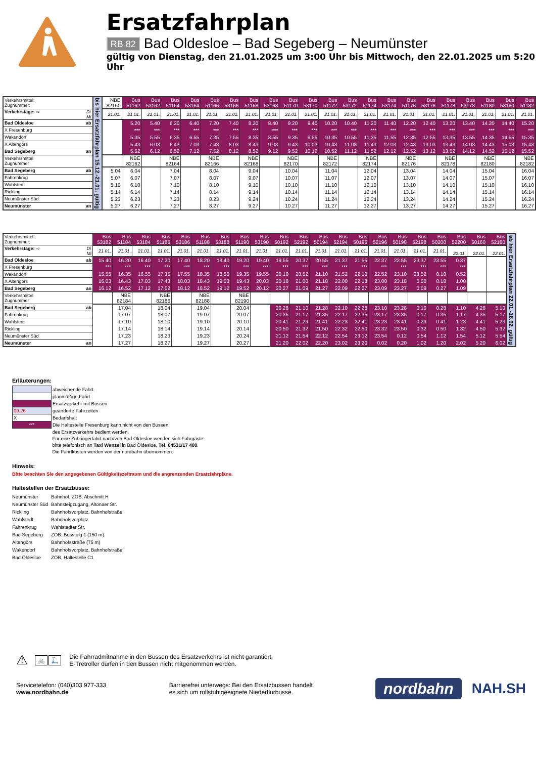Ersatzfahrplan
RB 82 Bad Oldesloe – Bad Segeberg – Neumünster
gültig von Dienstag, den 21.01.2025 um 3:00 Uhr bis Mittwoch, den 22.01.2025 um 5:20 Uhr
| Verkehrsmittel: Zugnummer: | bis hier Ersatzfahrplan 15.12.-21.01. gültig | NBE 82160 | Bus 51162 | Bus 53162 | Bus 51164 | Bus 53164 | Bus 51166 | Bus 53166 | Bus 51168 | Bus 53168 | Bus 51170 | Bus 53170 | Bus 51172 | Bus 53172 | Bus 51174 | Bus 53174 | Bus 51176 | Bus 53176 | Bus 51178 | Bus 53178 | Bus 51180 | Bus 53180 | Bus 51182 |
| Verkehrstage: ⇨ Di Mi | | 21.01. | 21.01. | 21.01. | 21.01. | 21.01. | 21.01. | 21.01. | 21.01. | 21.01. | 21.01. | 21.01. | 21.01. | 21.01. | 21.01. | 21.01. | 21.01. | 21.01. | 21.01. | 21.01. | 21.01. | 21.01. | 21.01. |
| Bad Oldesloe ab | | | 5.20 | 5.40 | 6.20 | 6.40 | 7.20 | 7.40 | 8.20 | 8.40 | 9.20 | 9.40 | 10.20 | 10.40 | 11.20 | 11.40 | 12.20 | 12.40 | 13.20 | 13.40 | 14.20 | 14.40 | 15.20 |
| X Fresenburg | | | *** | *** | *** | *** | *** | *** | *** | *** | *** | *** | *** | *** | *** | *** | *** | *** | *** | *** | *** | *** | *** |
| Wakendorf | | | 5.35 | 5.55 | 6.35 | 6.55 | 7.35 | 7.55 | 8.35 | 8.55 | 9.35 | 9.55 | 10.35 | 10.55 | 11.35 | 11.55 | 12.35 | 12.55 | 13.35 | 13.55 | 14.35 | 14.55 | 15.35 |
| X Altengörs | | | 5.43 | 6.03 | 6.43 | 7.03 | 7.43 | 8.03 | 8.43 | 9.03 | 9.43 | 10.03 | 10.43 | 11.03 | 11.43 | 12.03 | 12.43 | 13.03 | 13.43 | 14.03 | 14.43 | 15.03 | 15.43 |
| Bad Segeberg an | | | 5.52 | 6.12 | 6.52 | 7.12 | 7.52 | 8.12 | 8.52 | 9.12 | 9.52 | 10.12 | 10.52 | 11.12 | 11.52 | 12.12 | 12.52 | 13.12 | 13.52 | 14.12 | 14.52 | 15.12 | 15.52 |
| Verkehrsmittel Zugnummer | | | NBE 82162 | | NBE 82164 | | NBE 82166 | | NBE 82168 | | NBE 82170 | | NBE 82172 | | NBE 82174 | | NBE 82176 | | NBE 82178 | | NBE 82180 | | NBE 82182 |
| Bad Segeberg ab | | 5.04 | 6.04 | | 7.04 | | 8.04 | | 9.04 | | 10.04 | | 11.04 | | 12.04 | | 13.04 | | 14.04 | | 15.04 | | 16.04 |
| Fahrenkrug | | 5.07 | 6.07 | | 7.07 | | 8.07 | | 9.07 | | 10.07 | | 11.07 | | 12.07 | | 13.07 | | 14.07 | | 15.07 | | 16.07 |
| Wahlstedt | | 5.10 | 6.10 | | 7.10 | | 8.10 | | 9.10 | | 10.10 | | 11.10 | | 12.10 | | 13.10 | | 14.10 | | 15.10 | | 16.10 |
| Rickling | | 5.14 | 6.14 | | 7.14 | | 8.14 | | 9.14 | | 10.14 | | 11.14 | | 12.14 | | 13.14 | | 14.14 | | 15.14 | | 16.14 |
| Neumünster Süd | | 5.23 | 6.23 | | 7.23 | | 8.23 | | 9.24 | | 10.24 | | 11.24 | | 12.24 | | 13.24 | | 14.24 | | 15.24 | | 16.24 |
| Neumünster an | | 5.27 | 6.27 | | 7.27 | | 8.27 | | 9.27 | | 10.27 | | 11.27 | | 12.27 | | 13.27 | | 14.27 | | 15.27 | | 16.27 |
| Verkehrsmittel: Zugnummer: | Bus 53182 | Bus 51184 | Bus 53184 | Bus 51186 | Bus 53186 | Bus 51188 | Bus 53188 | Bus 51190 | Bus 53190 | Bus 50192 | Bus 52192 | Bus 50194 | Bus 52194 | Bus 50196 | Bus 52196 | Bus 50198 | Bus 52198 | Bus 50200 | Bus 52200 | Bus 50160 | Bus 52160 | ab hier Ersatzfahrplan 22.01.-18.02. gültig |
| Verkehrstage: ⇨ Di Mi | 21.01. | 21.01. | 21.01. | 21.01. | 21.01. | 21.01. | 21.01. | 21.01. | 21.01. | 21.01. | 21.01. | 21.01. | 21.01. | 21.01. | 21.01. | 21.01. | 21.01. | 21.01. | 22.01. | 22.01. | 22.01. | |
| Bad Oldesloe ab | 15.40 | 16.20 | 16.40 | 17.20 | 17.40 | 18.20 | 18.40 | 19.20 | 19.40 | 19.55 | 20.37 | 20.55 | 21.37 | 21.55 | 22.37 | 22.55 | 23.37 | 23.55 | 0.37 | | | |
| X Fresenburg | *** | *** | *** | *** | *** | *** | *** | *** | *** | *** | *** | *** | *** | *** | *** | *** | *** | *** | *** | | | |
| Wakendorf | 15.55 | 16.35 | 16.55 | 17.35 | 17.55 | 18.35 | 18.55 | 19.35 | 19.55 | 20.10 | 20.52 | 21.10 | 21.52 | 22.10 | 22.52 | 23.10 | 23.52 | 0.10 | 0.52 | | | |
| X Altengörs | 16.03 | 16.43 | 17.03 | 17.43 | 18.03 | 18.43 | 19.03 | 19.43 | 20.03 | 20.18 | 21.00 | 21.18 | 22.00 | 22.18 | 23.00 | 23.18 | 0.00 | 0.18 | 1.00 | | | |
| Bad Segeberg an | 16.12 | 16.52 | 17.12 | 17.52 | 18.12 | 18.52 | 19.12 | 19.52 | 20.12 | 20.27 | 21.09 | 21.27 | 22.09 | 22.27 | 23.09 | 23.27 | 0.09 | 0.27 | 1.09 | | | |
| Verkehrsmittel Zugnummer | | NBE 82184 | | NBE 82186 | | NBE 82188 | | NBE 82190 | | | | | | | | | | | | | | |
| Bad Segeberg ab | | 17.04 | | 18.04 | | 19.04 | | 20.04 | | 20.28 | 21.10 | 21.28 | 22.10 | 22.28 | 23.10 | 23.28 | 0.10 | 0.28 | 1.10 | 4.28 | 5.10 | |
| Fahrenkrug | | 17.07 | | 18.07 | | 19.07 | | 20.07 | | 20.35 | 21.17 | 21.35 | 22.17 | 22.35 | 23.17 | 23.35 | 0.17 | 0.35 | 1.17 | 4.35 | 5.17 | |
| Wahlstedt | | 17.10 | | 18.10 | | 19.10 | | 20.10 | | 20.41 | 21.23 | 21.41 | 22.23 | 22.41 | 23.23 | 23.41 | 0.23 | 0.41 | 1.23 | 4.41 | 5.23 | |
| Rickling | | 17.14 | | 18.14 | | 19.14 | | 20.14 | | 20.50 | 21.32 | 21.50 | 22.32 | 22.50 | 23.32 | 23.50 | 0.32 | 0.50 | 1.32 | 4.50 | 5.32 | |
| Neumünster Süd | | 17.23 | | 18.23 | | 19.23 | | 20.24 | | 21.12 | 21.54 | 22.12 | 22.54 | 23.12 | 23.54 | 0.12 | 0.54 | 1.12 | 1.54 | 5.12 | 5.54 | |
| Neumünster an | | 17.27 | | 18.27 | | 19.27 | | 20.27 | | 21.20 | 22.02 | 22.20 | 23.02 | 23.20 | 0.02 | 0.20 | 1.02 | 1.20 | 2.02 | 5.20 | 6.02 | |
Erläuterungen:
| | abweichende Fahrt |
| | planmäßige Fahrt |
| | Ersatzverkehr mit Bussen |
| 09.26 | geänderte Fahrzeiten |
| X | Bedarfshalt |
| *** | Die Haltestelle Fresenburg kann nicht von den Bussen |
| | des Ersatzverkehrs bedient werden. |
| | Für eine Zubringerfahrt nach/von Bad Oldesloe wenden sich Fahrgäste |
| | bitte telefonisch an Taxi Wenzel in Bad Oldesloe, Tel. 04531/17 400 . |
| | Die Fahrtkosten werden von der nordbahn übernommen. |
Hinweis:
Bitte beachten Sie den angegebenen Gültigkeitszeitraum und die angrenzenden Ersatzfahrpläne.
Haltestellen der Ersatzbusse:
| Neumünster | Bahnhof, ZOB, Abschnitt H |
| Neumünster Süd | Bahnsteigzugang, Altonaer Str. |
| Rickling | Bahnhofsvorplatz, Bahnhofstraße |
| Wahlstedt | Bahnhofsvorplatz |
| Fahrenkrug | Wahlstedter Str. |
| Bad Segeberg | ZOB, Bussteig 1 (150 m) |
| Altengörs | Bahnhofsstraße (75 m) |
| Wakendorf | Bahnhofsvorplatz, Bahnhofstraße |
| Bad Oldesloe | ZOB, Haltestelle C1 |
⚠ 🚲 🛴 Die Fahrradmitnahme in den Bussen des Ersatzverkehrs ist nicht garantiert,
E-Tretroller dürfen in den Bussen nicht mitgenommen werden.
Servicetelefon: (040)303 977-333
www.nordbahn.de
Barrierefrei unterwegs: Bei den Ersatzbussen handelt
es sich um rollstuhlgeeignete Niederflurbusse.
nordbahn NAH.SH